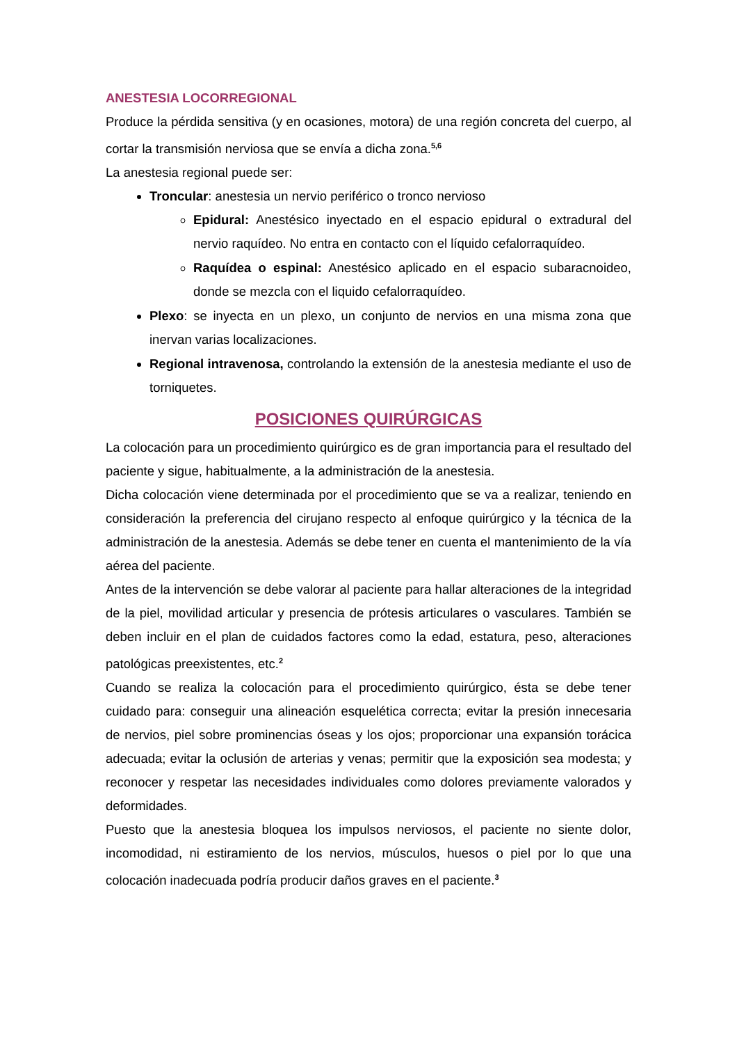ANESTESIA LOCORREGIONAL
Produce la pérdida sensitiva (y en ocasiones, motora) de una región concreta del cuerpo, al cortar la transmisión nerviosa que se envía a dicha zona.<sup>5,6</sup>
La anestesia regional puede ser:
Troncular: anestesia un nervio periférico o tronco nervioso
Epidural: Anestésico inyectado en el espacio epidural o extradural del nervio raquídeo. No entra en contacto con el líquido cefalorraquídeo.
Raquídea o espinal: Anestésico aplicado en el espacio subaracnoideo, donde se mezcla con el liquido cefalorraquídeo.
Plexo: se inyecta en un plexo, un conjunto de nervios en una misma zona que inervan varias localizaciones.
Regional intravenosa, controlando la extensión de la anestesia mediante el uso de torniquetes.
POSICIONES QUIRÚRGICAS
La colocación para un procedimiento quirúrgico es de gran importancia para el resultado del paciente y sigue, habitualmente, a la administración de la anestesia.
Dicha colocación viene determinada por el procedimiento que se va a realizar, teniendo en consideración la preferencia del cirujano respecto al enfoque quirúrgico y la técnica de la administración de la anestesia. Además se debe tener en cuenta el mantenimiento de la vía aérea del paciente.
Antes de la intervención se debe valorar al paciente para hallar alteraciones de la integridad de la piel, movilidad articular y presencia de prótesis articulares o vasculares. También se deben incluir en el plan de cuidados factores como la edad, estatura, peso, alteraciones patológicas preexistentes, etc.<sup>2</sup>
Cuando se realiza la colocación para el procedimiento quirúrgico, ésta se debe tener cuidado para: conseguir una alineación esquelética correcta; evitar la presión innecesaria de nervios, piel sobre prominencias óseas y los ojos; proporcionar una expansión torácica adecuada; evitar la oclusión de arterias y venas; permitir que la exposición sea modesta; y reconocer y respetar las necesidades individuales como dolores previamente valorados y deformidades.
Puesto que la anestesia bloquea los impulsos nerviosos, el paciente no siente dolor, incomodidad, ni estiramiento de los nervios, músculos, huesos o piel por lo que una colocación inadecuada podría producir daños graves en el paciente.<sup>3</sup>